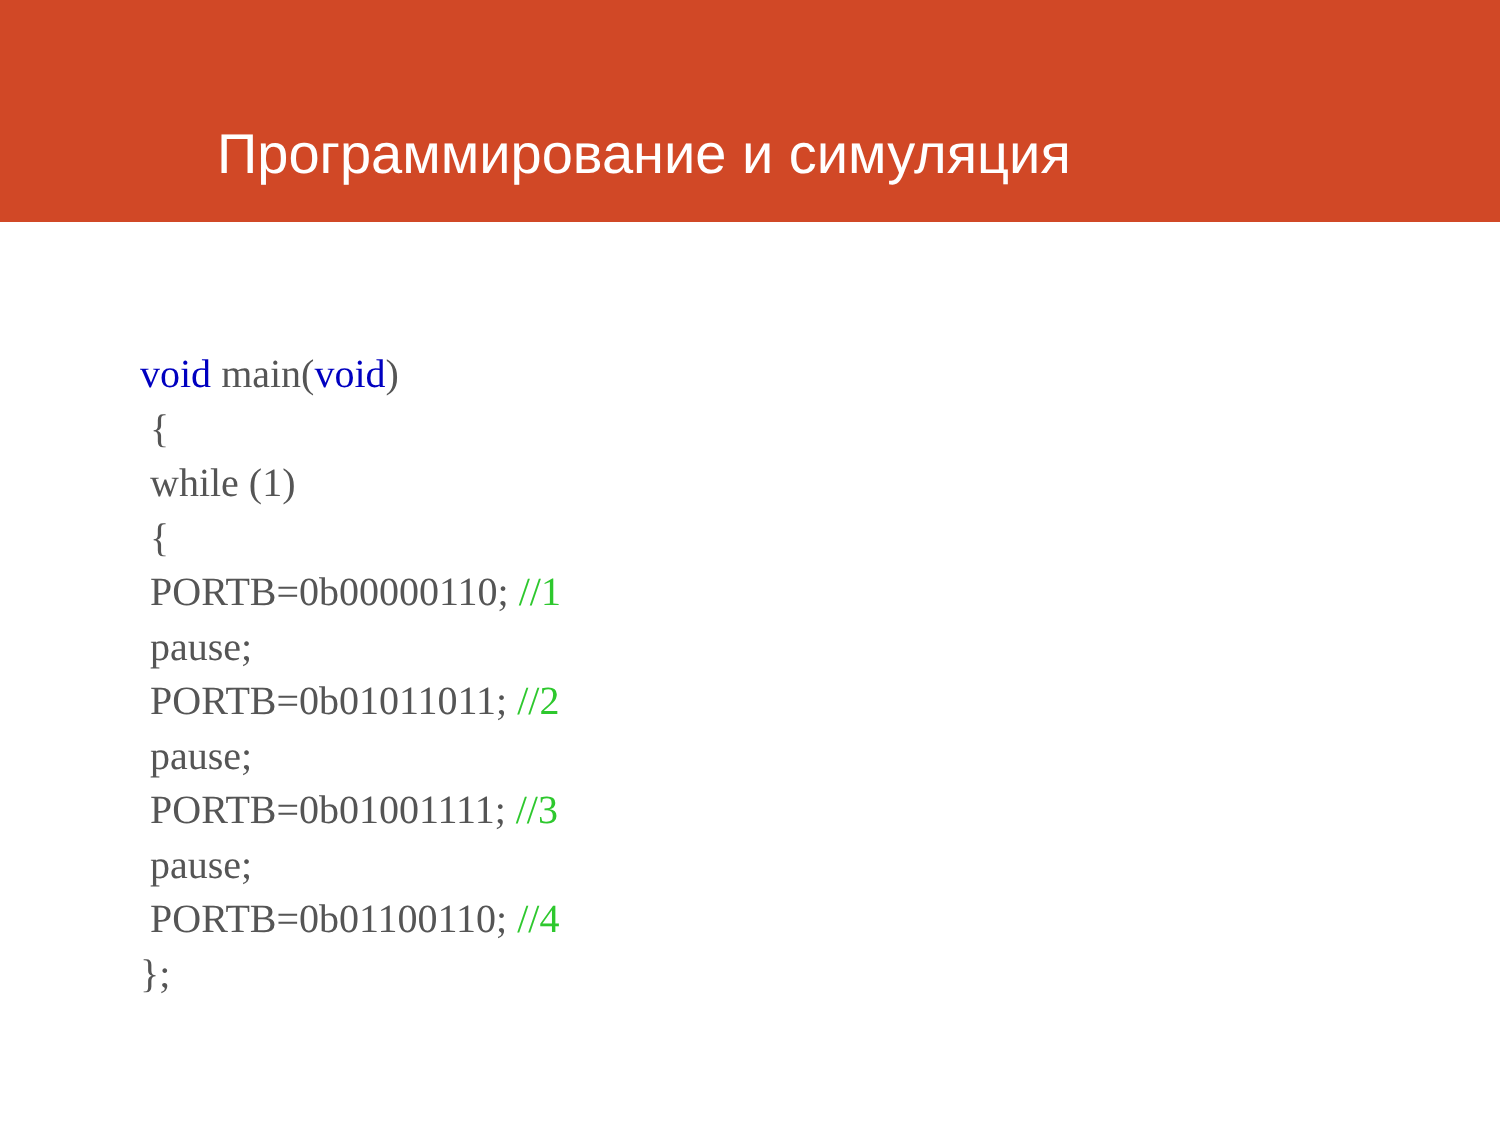Программирование и симуляция
void main(void)
{
while (1)
{
PORTB=0b00000110; //1
pause;
PORTB=0b01011011; //2
pause;
PORTB=0b01001111; //3
pause;
PORTB=0b01100110; //4
};